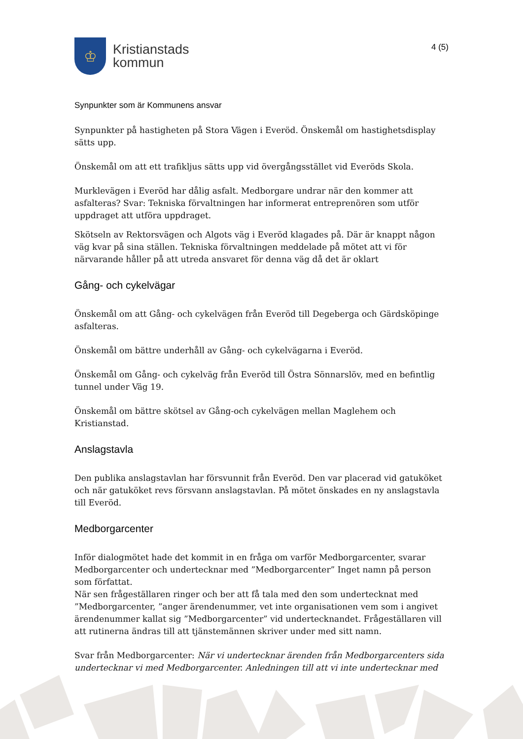♔
Kristianstads
kommun
4 (5)
Synpunkter som är Kommunens ansvar
Synpunkter på hastigheten på Stora Vägen i Everöd. Önskemål om hastighetsdisplay sätts upp.
Önskemål om att ett trafikljus sätts upp vid övergångsstället vid Everöds Skola.
Murklevägen i Everöd har dålig asfalt. Medborgare undrar när den kommer att asfalteras? Svar: Tekniska förvaltningen har informerat entreprenören som utför uppdraget att utföra uppdraget.
Skötseln av Rektorsvägen och Algots väg i Everöd klagades på. Där är knappt någon väg kvar på sina ställen. Tekniska förvaltningen meddelade på mötet att vi för närvarande håller på att utreda ansvaret för denna väg då det är oklart
Gång- och cykelvägar
Önskemål om att Gång- och cykelvägen från Everöd till Degeberga och Gärdsköpinge asfalteras.
Önskemål om bättre underhåll av Gång- och cykelvägarna i Everöd.
Önskemål om Gång- och cykelväg från Everöd till Östra Sönnarslöv, med en befintlig tunnel under Väg 19.
Önskemål om bättre skötsel av Gång-och cykelvägen mellan Maglehem och Kristianstad.
Anslagstavla
Den publika anslagstavlan har försvunnit från Everöd. Den var placerad vid gatuköket och när gatuköket revs försvann anslagstavlan. På mötet önskades en ny anslagstavla till Everöd.
Medborgarcenter
Inför dialogmötet hade det kommit in en fråga om varför Medborgarcenter, svarar Medborgarcenter och undertecknar med ”Medborgarcenter” Inget namn på person som författat.
När sen frågeställaren ringer och ber att få tala med den som undertecknat med ”Medborgarcenter, ”anger ärendenummer, vet inte organisationen vem som i angivet ärendenummer kallat sig ”Medborgarcenter” vid undertecknandet. Frågeställaren vill att rutinerna ändras till att tjänstemännen skriver under med sitt namn.
Svar från Medborgarcenter: När vi undertecknar ärenden från Medborgarcenters sida undertecknar vi med Medborgarcenter. Anledningen till att vi inte undertecknar med